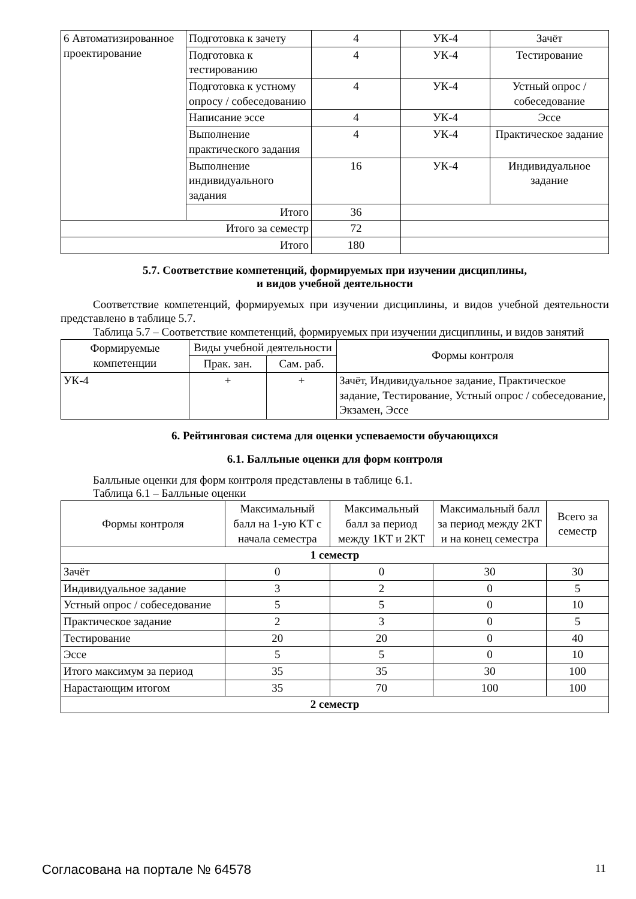| 6 Автоматизированное проектирование | Подготовка к зачету | 4 | УК-4 | Зачёт |
| | Подготовка к тестированию | 4 | УК-4 | Тестирование |
| | Подготовка к устному опросу / собеседованию | 4 | УК-4 | Устный опрос / собеседование |
| | Написание эссе | 4 | УК-4 | Эссе |
| | Выполнение практического задания | 4 | УК-4 | Практическое задание |
| | Выполнение индивидуального задания | 16 | УК-4 | Индивидуальное задание |
| | Итого | 36 | | |
| Итого за семестр | | 72 | | |
| Итого | | 180 | | |
5.7. Соответствие компетенций, формируемых при изучении дисциплины,
и видов учебной деятельности
Соответствие компетенций, формируемых при изучении дисциплины, и видов учебной деятельности представлено в таблице 5.7.
Таблица 5.7 – Соответствие компетенций, формируемых при изучении дисциплины, и видов занятий
| Формируемые компетенции | Виды учебной деятельности | | Формы контроля |
| --- | --- | --- | --- |
| | Прак. зан. | Сам. раб. | |
| УК-4 | + | + | Зачёт, Индивидуальное задание, Практическое задание, Тестирование, Устный опрос / собеседование, Экзамен, Эссе |
6. Рейтинговая система для оценки успеваемости обучающихся
6.1. Балльные оценки для форм контроля
Балльные оценки для форм контроля представлены в таблице 6.1.
Таблица 6.1 – Балльные оценки
| Формы контроля | Максимальный балл на 1-ую КТ с начала семестра | Максимальный балл за период между 1КТ и 2КТ | Максимальный балл за период между 2КТ и на конец семестра | Всего за семестр |
| --- | --- | --- | --- | --- |
| 1 семестр | | | | |
| Зачёт | 0 | 0 | 30 | 30 |
| Индивидуальное задание | 3 | 2 | 0 | 5 |
| Устный опрос / собеседование | 5 | 5 | 0 | 10 |
| Практическое задание | 2 | 3 | 0 | 5 |
| Тестирование | 20 | 20 | 0 | 40 |
| Эссе | 5 | 5 | 0 | 10 |
| Итого максимум за период | 35 | 35 | 30 | 100 |
| Нарастающим итогом | 35 | 70 | 100 | 100 |
| 2 семестр | | | | |
Согласована на портале № 64578 11